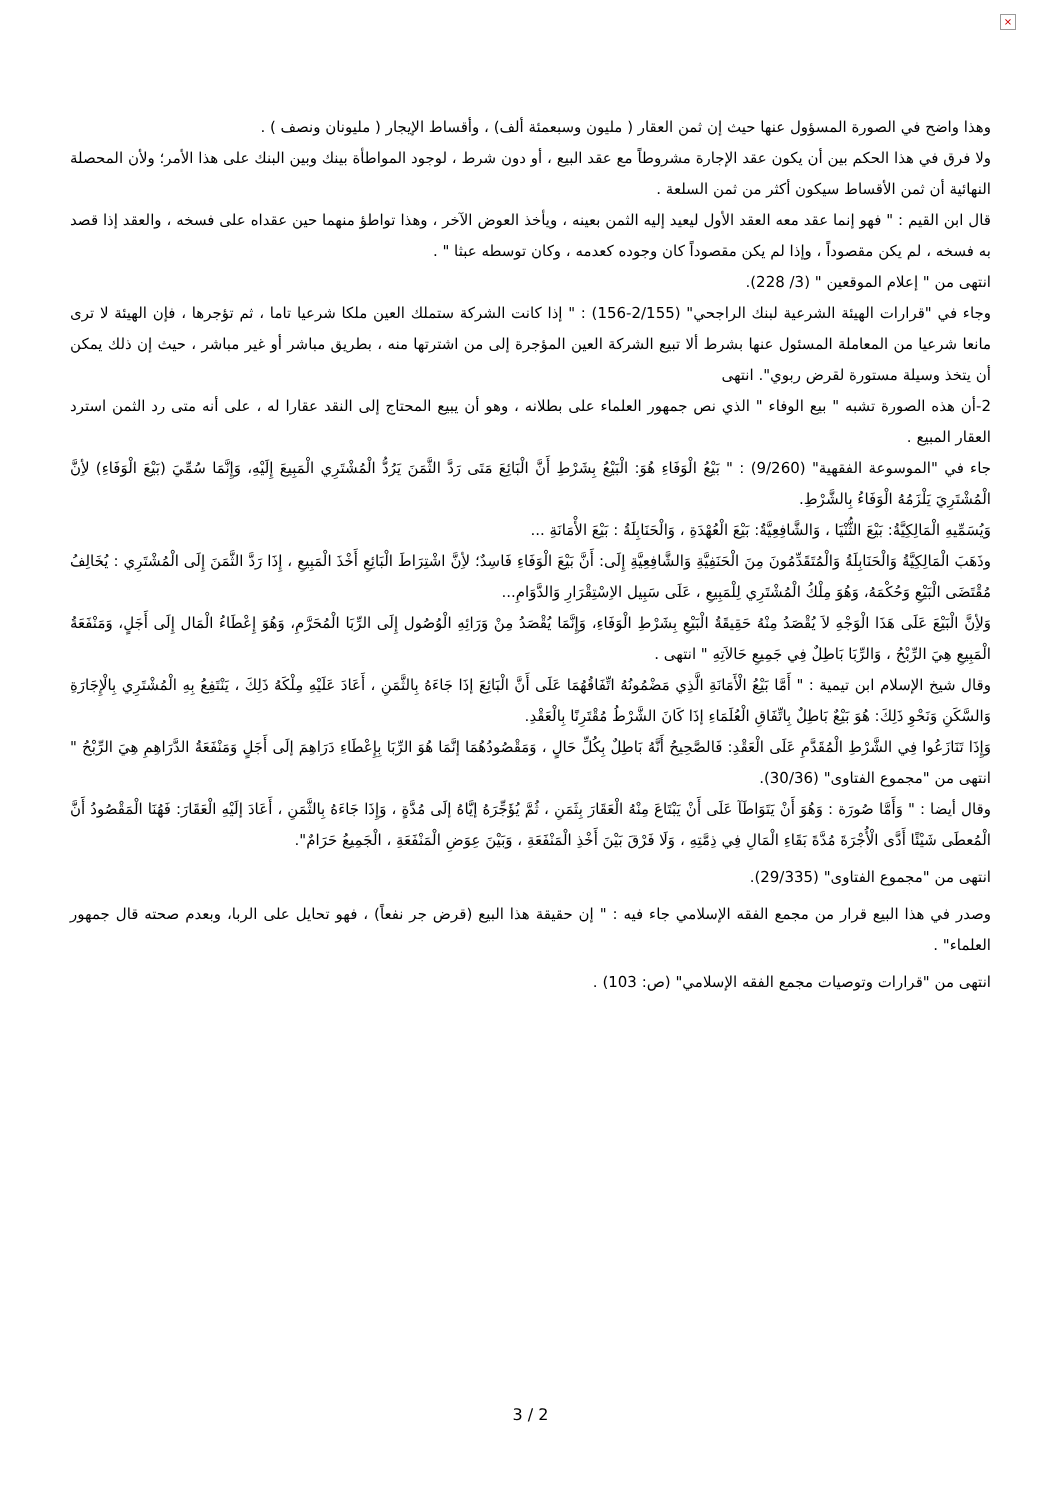×
وهذا واضح في الصورة المسؤول عنها حيث إن ثمن العقار ( مليون وسبعمئة ألف) ، وأقساط الإيجار ( مليونان ونصف ) .
ولا فرق في هذا الحكم بين أن يكون عقد الإجارة مشروطاً مع عقد البيع ، أو دون شرط ، لوجود المواطأة بينك وبين البنك على هذا الأمر؛ ولأن المحصلة النهائية أن ثمن الأقساط سيكون أكثر من ثمن السلعة .
قال ابن القيم : " فهو إنما عقد معه العقد الأول ليعيد إليه الثمن بعينه ، ويأخذ العوض الآخر ، وهذا تواطؤ منهما حين عقداه على فسخه ، والعقد إذا قصد به فسخه ، لم يكن مقصوداً ، وإذا لم يكن مقصوداً كان وجوده كعدمه ، وكان توسطه عبثا " .
انتهى من " إعلام الموقعين " (3/ 228).
وجاء في "قرارات الهيئة الشرعية لبنك الراجحي" (2/155-156) : " إذا كانت الشركة ستملك العين ملكا شرعيا تاما ، ثم تؤجرها ، فإن الهيئة لا ترى مانعا شرعيا من المعاملة المسئول عنها بشرط ألا تبيع الشركة العين المؤجرة إلى من اشترتها منه ، بطريق مباشر أو غير مباشر ، حيث إن ذلك يمكن أن يتخذ وسيلة مستورة لقرض ربوي". انتهى
2-أن هذه الصورة تشبه " بيع الوفاء " الذي نص جمهور العلماء على بطلانه ، وهو أن يبيع المحتاج إلى النقد عقارا له ، على أنه متى رد الثمن استرد العقار المبيع .
جاء في "الموسوعة الفقهية" (9/260) : " بَيْعُ الْوَفَاءِ هُوَ: الْبَيْعُ بِشَرْطِ أَنَّ الْبَائِعَ مَتَى رَدَّ الثَّمَنَ يَرُدُّ الْمُشْتَرِي الْمَبِيعَ إِلَيْهِ، وَإِنَّمَا سُمِّيَ (بَيْعَ الْوَفَاءِ) لأِنَّ الْمُشْتَرِيَ يَلْزَمُهُ الْوَفَاءُ بِالشَّرْطِ.
وَيُسَمِّيهِ الْمَالِكِيَّةُ: بَيْعَ الثُّنْيَا ، وَالشَّافِعِيَّةُ: بَيْعَ الْعُهْدَةِ ، وَالْحَنَابِلَةُ : بَيْعَ الأْمَانَةِ ...
وذَهَبَ الْمَالِكِيَّةُ وَالْحَنَابِلَةُ وَالْمُتَقَدِّمُونَ مِنَ الْحَنَفِيَّةِ وَالشَّافِعِيَّةِ إِلَى: أَنَّ بَيْعَ الْوَفَاءِ فَاسِدٌ؛ لأِنَّ اشْتِرَاطَ الْبَائِعِ أَخْذَ الْمَبِيعِ ، إِذَا رَدَّ الثَّمَنَ إِلَى الْمُشْتَرِي : يُخَالِفُ مُقْتَضَى الْبَيْعِ وَحُكْمَهُ، وَهُوَ مِلْكُ الْمُشْتَرِي لِلْمَبِيعِ ، عَلَى سَبِيل الاِسْتِقْرَارِ وَالدَّوَامِ...
وَلأِنَّ الْبَيْعَ عَلَى هَذَا الْوَجْهِ لاَ يُقْصَدُ مِنْهُ حَقِيقَةُ الْبَيْعِ بِشَرْطِ الْوَفَاءِ، وَإِنَّمَا يُقْصَدُ مِنْ وَرَائِهِ الْوُصُول إِلَى الرِّبَا الْمُحَرَّمِ، وَهُوَ إِعْطَاءُ الْمَال إِلَى أَجَلٍ، وَمَنْفَعَةُ الْمَبِيعِ هِيَ الرِّبْحُ ، وَالرِّبَا بَاطِلٌ فِي جَمِيعِ حَالاَتِهِ " انتهى .
وقال شيخ الإسلام ابن تيمية : " أَمَّا بَيْعُ الْأَمَانَةِ الَّذِي مَضْمُونُهُ اتِّفَاقُهُمَا عَلَى أَنَّ الْبَائِعَ إذَا جَاءَهُ بِالثَّمَنِ ، أَعَادَ عَلَيْهِ مِلْكَهُ ذَلِكَ ، يَنْتَفِعُ بِهِ الْمُشْتَرِي بِالْإِجَارَةِ وَالسَّكَنِ وَنَحْوِ ذَلِكَ: هُوَ بَيْعٌ بَاطِلٌ بِاتِّفَاقِ الْعُلَمَاءِ إذَا كَانَ الشَّرْطُ مُقْتَرِنًا بِالْعَقْدِ.
وَإِذَا تَنَازَعُوا فِي الشَّرْطِ الْمُقَدَّمِ عَلَى الْعَقْدِ: فَالصَّحِيحُ أَنَّهُ بَاطِلٌ بِكُلِّ حَالٍ ، وَمَقْصُودُهُمَا إنَّمَا هُوَ الرِّبَا بِإِعْطَاءِ دَرَاهِمَ إلَى أَجَلٍ وَمَنْفَعَةُ الدَّرَاهِمِ هِيَ الرِّبْحُ " انتهى من "مجموع الفتاوى" (30/36).
وقال أيضا : " وَأَمَّا صُورَة : وَهُوَ أَنْ يَتَوَاطَآ عَلَى أَنْ يَبْتَاعَ مِنْهُ الْعَقَارَ بِثَمَنِ ، ثُمَّ يُؤَجِّرَهُ إيَّاهُ إلَى مُدَّةٍ ، وَإِذَا جَاءَهُ بِالثَّمَنِ ، أَعَادَ إلَيْهِ الْعَقَارَ: فَهُنَا الْمَقْصُودُ أَنَّ الْمُعطَى شَيْئًا أَدَّى الْأُجْرَةَ مُدَّةَ بَقَاءِ الْمَالِ فِي ذِمَّتِهِ ، وَلَا فَرْقَ بَيْنَ أَخْذِ الْمَنْفَعَةِ ، وَبَيْنَ عِوَضِ الْمَنْفَعَةِ ، الْجَمِيعُ حَرَامٌ".
انتهى من "مجموع الفتاوى" (29/335).
وصدر في هذا البيع قرار من مجمع الفقه الإسلامي جاء فيه : " إن حقيقة هذا البيع (قرض جر نفعاً) ، فهو تحايل على الربا، وبعدم صحته قال جمهور العلماء" .
انتهى من "قرارات وتوصيات مجمع الفقه الإسلامي" (ص: 103) .
3 / 2